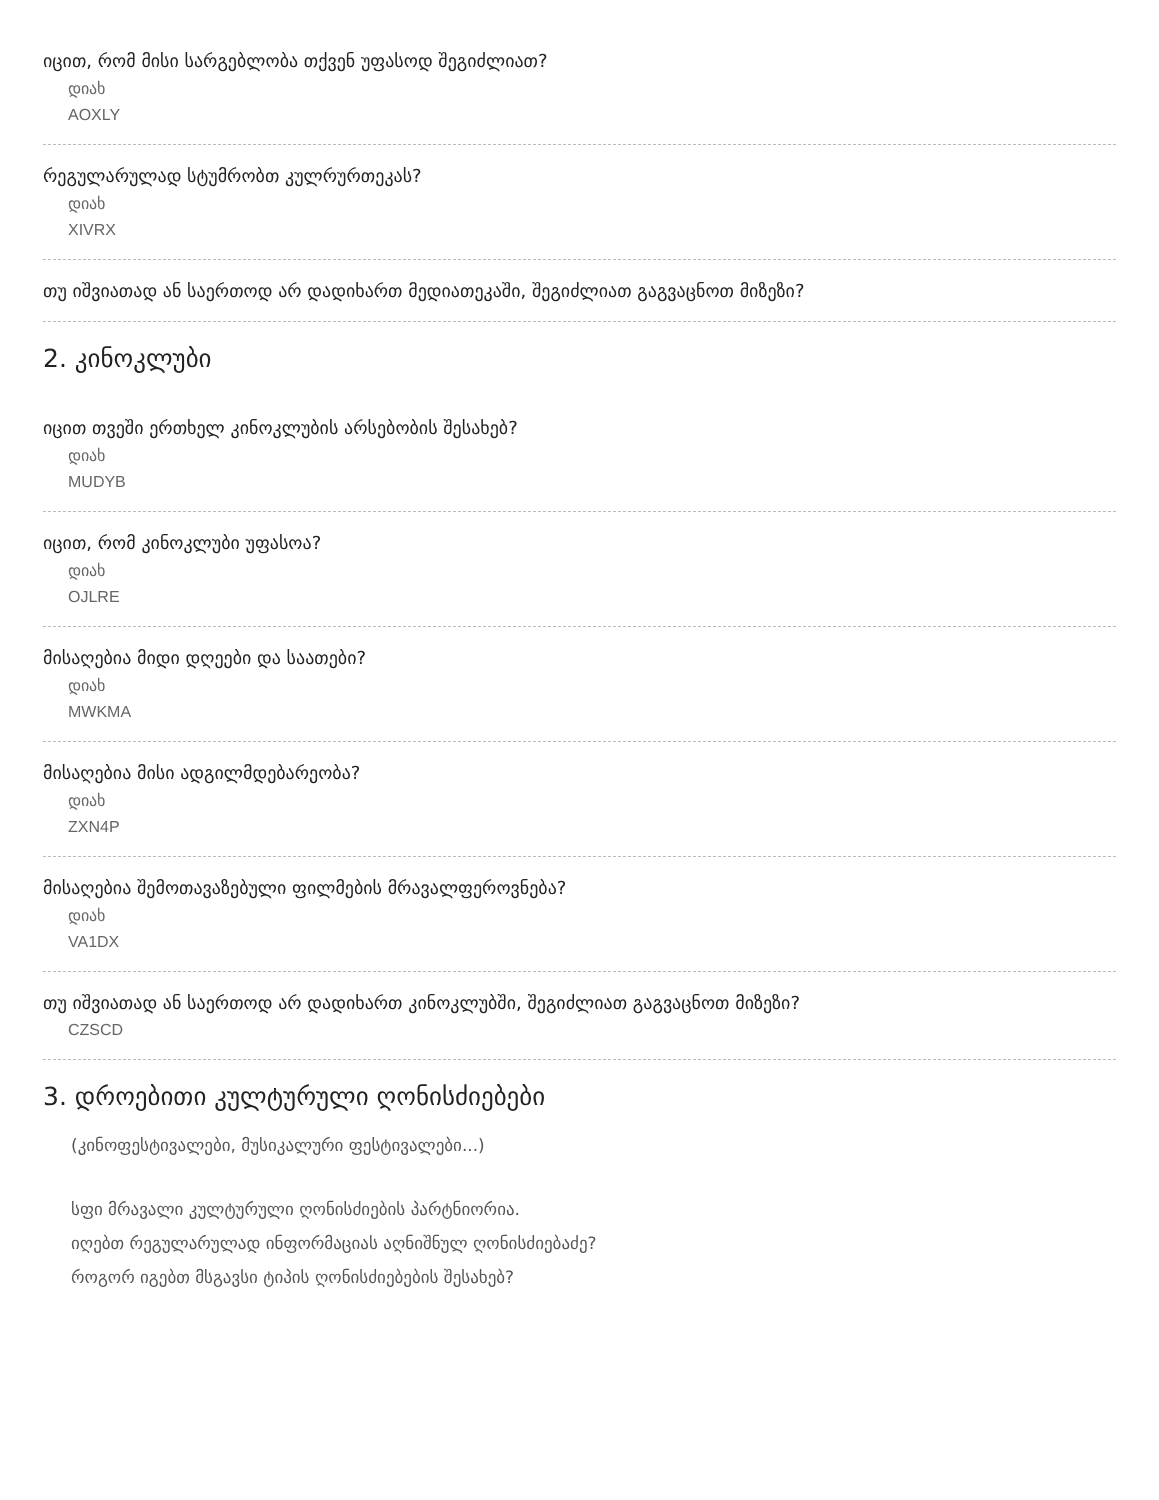იცით, რომ მისი სარგებლობა თქვენ უფასოდ შეგიძლიათ?
დიახ
AOXLY
რეგულარულად სტუმრობთ კულრურთეკას?
დიახ
XIVRX
თუ იშვიათად ან საერთოდ არ დადიხართ მედიათეკაში, შეგიძლიათ გაგვაცნოთ მიზეზი?
2. კინოკლუბი
იცით თვეში ერთხელ კინოკლუბის არსებობის შესახებ?
დიახ
MUDYB
იცით, რომ კინოკლუბი უფასოა?
დიახ
OJLRE
მისაღებია მიდი დღეები და საათები?
დიახ
MWKMA
მისაღებია მისი ადგილმდებარეობა?
დიახ
ZXN4P
მისაღებია შემოთავაზებული ფილმების მრავალფეროვნება?
დიახ
VA1DX
თუ იშვიათად ან საერთოდ არ დადიხართ კინოკლუბში, შეგიძლიათ გაგვაცნოთ მიზეზი?
CZSCD
3. დროებითი კულტურული ღონისძიებები
(კინოფესტივალები, მუსიკალური ფესტივალები...)
სფი მრავალი კულტურული ღონისძიების პარტნიორია.
იღებთ რეგულარულად ინფორმაციას აღნიშნულ ღონისძიებაძე?
როგორ იგებთ მსგავსი ტიპის ღონისძიებების შესახებ?